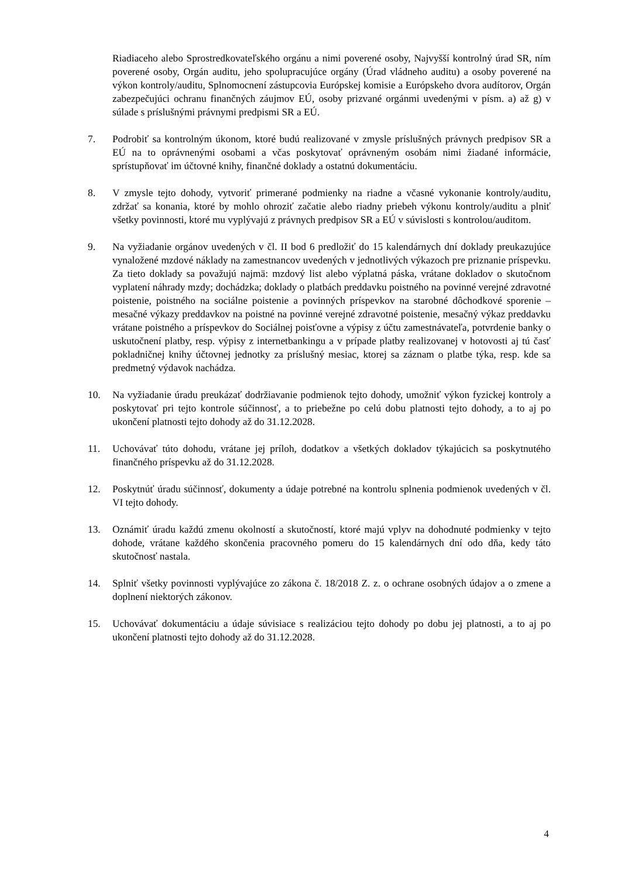Riadiaceho alebo Sprostredkovateľského orgánu a nimi poverené osoby, Najvyšší kontrolný úrad SR, ním poverené osoby, Orgán auditu, jeho spolupracujúce orgány (Úrad vládneho auditu) a osoby poverené na výkon kontroly/auditu, Splnomocnení zástupcovia Európskej komisie a Európskeho dvora audítorov, Orgán zabezpečujúci ochranu finančných záujmov EÚ, osoby prizvané orgánmi uvedenými v písm. a) až g) v súlade s príslušnými právnymi predpismi SR a EÚ.
7. Podrobiť sa kontrolným úkonom, ktoré budú realizované v zmysle príslušných právnych predpisov SR a EÚ na to oprávnenými osobami a včas poskytovať oprávneným osobám nimi žiadané informácie, sprístupňovať im účtovné knihy, finančné doklady a ostatnú dokumentáciu.
8. V zmysle tejto dohody, vytvoriť primerané podmienky na riadne a včasné vykonanie kontroly/auditu, zdržať sa konania, ktoré by mohlo ohroziť začatie alebo riadny priebeh výkonu kontroly/auditu a plniť všetky povinnosti, ktoré mu vyplývajú z právnych predpisov SR a EÚ v súvislosti s kontrolou/auditom.
9. Na vyžiadanie orgánov uvedených v čl. II bod 6 predložiť do 15 kalendárnych dní doklady preukazujúce vynaložené mzdové náklady na zamestnancov uvedených v jednotlivých výkazoch pre priznanie príspevku. Za tieto doklady sa považujú najmä: mzdový list alebo výplatná páska, vrátane dokladov o skutočnom vyplatení náhrady mzdy; dochádzka; doklady o platbách preddavku poistného na povinné verejné zdravotné poistenie, poistného na sociálne poistenie a povinných príspevkov na starobné dôchodkové sporenie – mesačné výkazy preddavkov na poistné na povinné verejné zdravotné poistenie, mesačný výkaz preddavku vrátane poistného a príspevkov do Sociálnej poisťovne a výpisy z účtu zamestnávateľa, potvrdenie banky o uskutočnení platby, resp. výpisy z internetbankingu a v prípade platby realizovanej v hotovosti aj tú časť pokladničnej knihy účtovnej jednotky za príslušný mesiac, ktorej sa záznam o platbe týka, resp. kde sa predmetný výdavok nachádza.
10. Na vyžiadanie úradu preukázať dodržiavanie podmienok tejto dohody, umožniť výkon fyzickej kontroly a poskytovať pri tejto kontrole súčinnosť, a to priebežne po celú dobu platnosti tejto dohody, a to aj po ukončení platnosti tejto dohody až do 31.12.2028.
11. Uchovávať túto dohodu, vrátane jej príloh, dodatkov a všetkých dokladov týkajúcich sa poskytnutého finančného príspevku až do 31.12.2028.
12. Poskytnúť úradu súčinnosť, dokumenty a údaje potrebné na kontrolu splnenia podmienok uvedených v čl. VI tejto dohody.
13. Oznámiť úradu každú zmenu okolností a skutočností, ktoré majú vplyv na dohodnuté podmienky v tejto dohode, vrátane každého skončenia pracovného pomeru do 15 kalendárnych dní odo dňa, kedy táto skutočnosť nastala.
14. Splniť všetky povinnosti vyplývajúce zo zákona č. 18/2018 Z. z. o ochrane osobných údajov a o zmene a doplnení niektorých zákonov.
15. Uchovávať dokumentáciu a údaje súvisiace s realizáciou tejto dohody po dobu jej platnosti, a to aj po ukončení platnosti tejto dohody až do 31.12.2028.
4